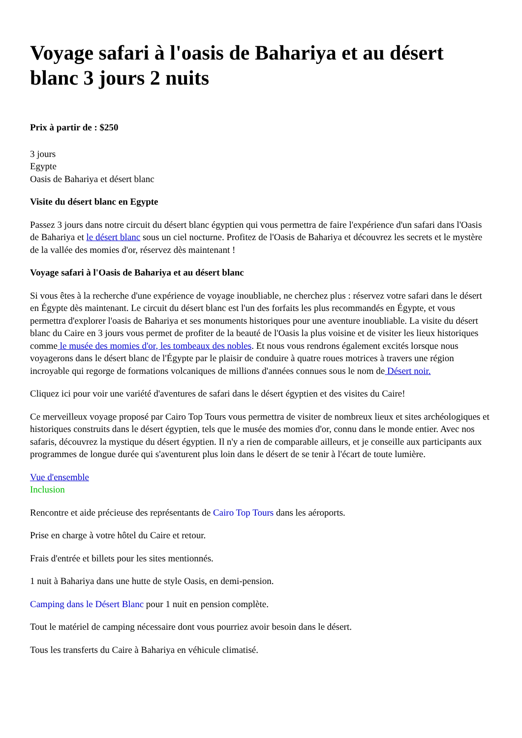Voyage safari à l'oasis de Bahariya et au désert blanc 3 jours 2 nuits
Prix à partir de : $250
3 jours
Egypte
Oasis de Bahariya et désert blanc
Visite du désert blanc en Egypte
Passez 3 jours dans notre circuit du désert blanc égyptien qui vous permettra de faire l'expérience d'un safari dans l'Oasis de Bahariya et le désert blanc sous un ciel nocturne. Profitez de l'Oasis de Bahariya et découvrez les secrets et le mystère de la vallée des momies d'or, réservez dès maintenant !
Voyage safari à l'Oasis de Bahariya et au désert blanc
Si vous êtes à la recherche d'une expérience de voyage inoubliable, ne cherchez plus : réservez votre safari dans le désert en Égypte dès maintenant. Le circuit du désert blanc est l'un des forfaits les plus recommandés en Égypte, et vous permettra d'explorer l'oasis de Bahariya et ses monuments historiques pour une aventure inoubliable. La visite du désert blanc du Caire en 3 jours vous permet de profiter de la beauté de l'Oasis la plus voisine et de visiter les lieux historiques comme le musée des momies d'or, les tombeaux des nobles. Et nous vous rendrons également excités lorsque nous voyagerons dans le désert blanc de l'Égypte par le plaisir de conduire à quatre roues motrices à travers une région incroyable qui regorge de formations volcaniques de millions d'années connues sous le nom de Désert noir.
Cliquez ici pour voir une variété d'aventures de safari dans le désert égyptien et des visites du Caire!
Ce merveilleux voyage proposé par Cairo Top Tours vous permettra de visiter de nombreux lieux et sites archéologiques et historiques construits dans le désert égyptien, tels que le musée des momies d'or, connu dans le monde entier. Avec nos safaris, découvrez la mystique du désert égyptien. Il n'y a rien de comparable ailleurs, et je conseille aux participants aux programmes de longue durée qui s'aventurent plus loin dans le désert de se tenir à l'écart de toute lumière.
Vue d'ensemble
Inclusion
Rencontre et aide précieuse des représentants de Cairo Top Tours dans les aéroports.
Prise en charge à votre hôtel du Caire et retour.
Frais d'entrée et billets pour les sites mentionnés.
1 nuit à Bahariya dans une hutte de style Oasis, en demi-pension.
Camping dans le Désert Blanc pour 1 nuit en pension complète.
Tout le matériel de camping nécessaire dont vous pourriez avoir besoin dans le désert.
Tous les transferts du Caire à Bahariya en véhicule climatisé.